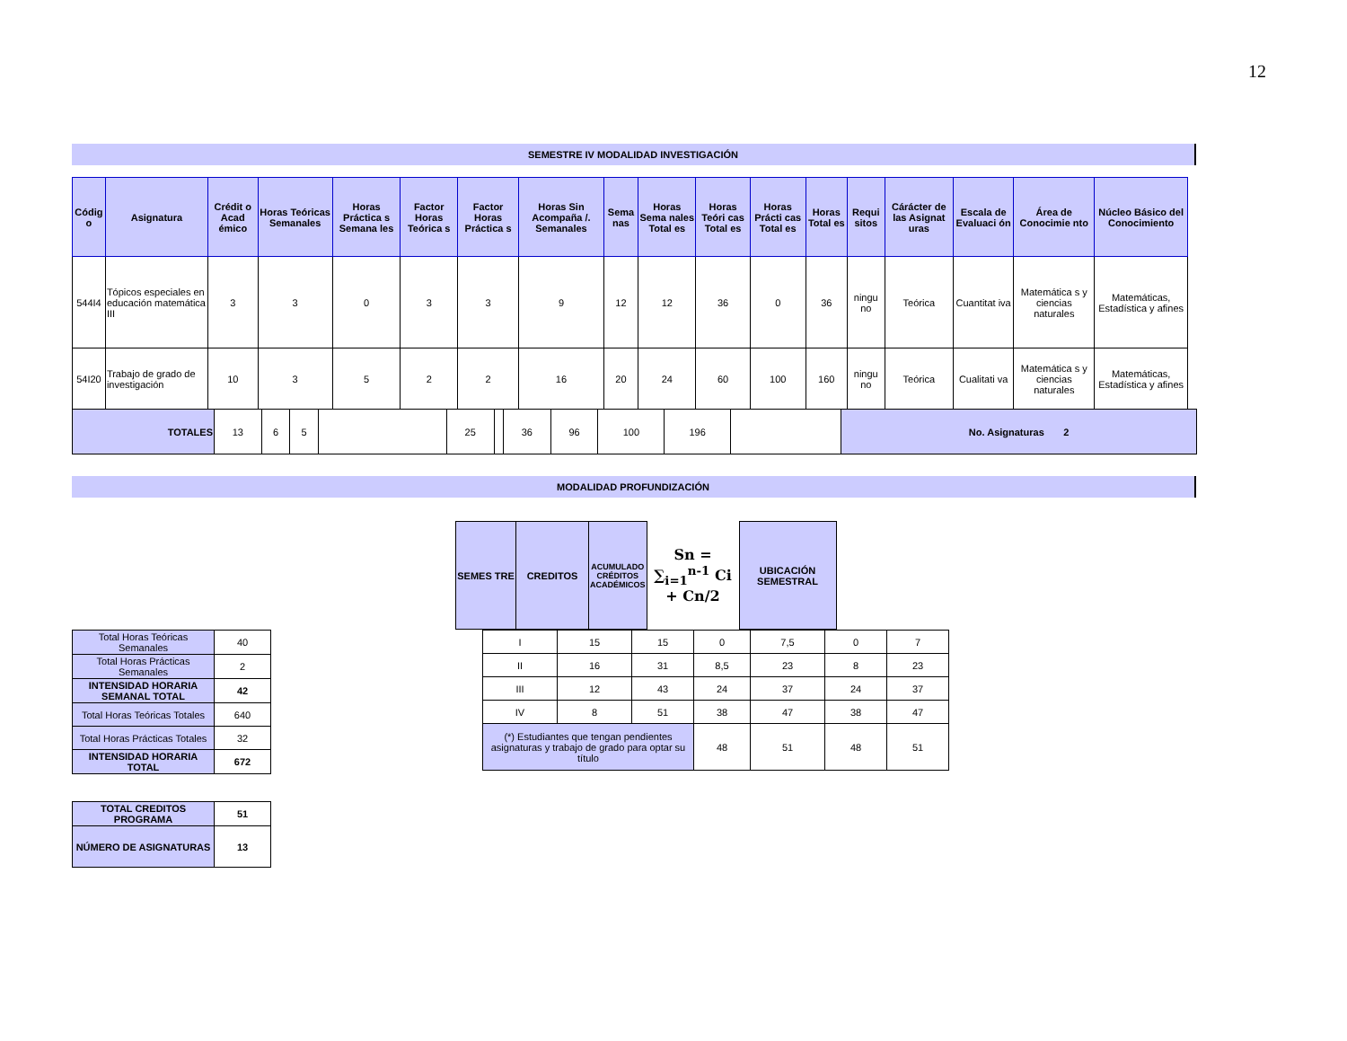12
SEMESTRE IV MODALIDAD INVESTIGACIÓN
| Códig o | Asignatura | Crédit o Acad émico | Horas Teóricas Semanales | Horas Práctica s Semana les | Factor Horas Teórica s | Factor Horas Práctica s | Horas Sin Acompaña /. Semanales | Sema nas | Horas Sema nales Total es | Horas Teóri cas Total es | Horas Prácti cas Total es | Horas Total es | Requi sitos | Cárácter de las Asignat uras | Escala de Evaluaci ón | Área de Conocimie nto | Núcleo Básico del Conocimiento |
| --- | --- | --- | --- | --- | --- | --- | --- | --- | --- | --- | --- | --- | --- | --- | --- | --- | --- |
| 544I4 | Tópicos especiales en educación matemática III | 3 | 3 | 0 | 3 | 3 | 9 | 12 | 12 | 36 | 0 | 36 | ningu no | Teórica | Cuantitat iva | Matemática s y ciencias naturales | Matemáticas, Estadística y afines |
| 54I20 | Trabajo de grado de investigación | 10 | 3 | 5 | 2 | 2 | 16 | 20 | 24 | 60 | 100 | 160 | ningu no | Teórica | Cualitati va | Matemática s y ciencias naturales | Matemáticas, Estadística y afines |
| TOTALES | 13 | 6 | 5 | | 25 | | 36 | 96 | 100 | 196 | | No. Asignaturas 2 |
MODALIDAD PROFUNDIZACIÓN
| SEMES TRE | CREDITOS | ACUMULADO CRÉDITOS ACADÉMICOS | Sn = ∑<sub>i=1</sub><sup>n-1</sup> Ci + Cn/2 | UBICACIÓN SEMESTRAL |
| I | 15 | 15 | 0 | 7,5 | 0 | 7 |
| II | 16 | 31 | 8,5 | 23 | 8 | 23 |
| III | 12 | 43 | 24 | 37 | 24 | 37 |
| IV | 8 | 51 | 38 | 47 | 38 | 47 |
| (*) Estudiantes que tengan pendientes asignaturas y trabajo de grado para optar su título | | | 48 | 51 | 48 | 51 |
| Total Horas Teóricas Semanales | 40 |
| Total Horas Prácticas Semanales | 2 |
| INTENSIDAD HORARIA SEMANAL TOTAL | 42 |
| Total Horas Teóricas Totales | 640 |
| Total Horas Prácticas Totales | 32 |
| INTENSIDAD HORARIA TOTAL | 672 |
| TOTAL CREDITOS PROGRAMA | 51 |
| NÚMERO DE ASIGNATURAS | 13 |